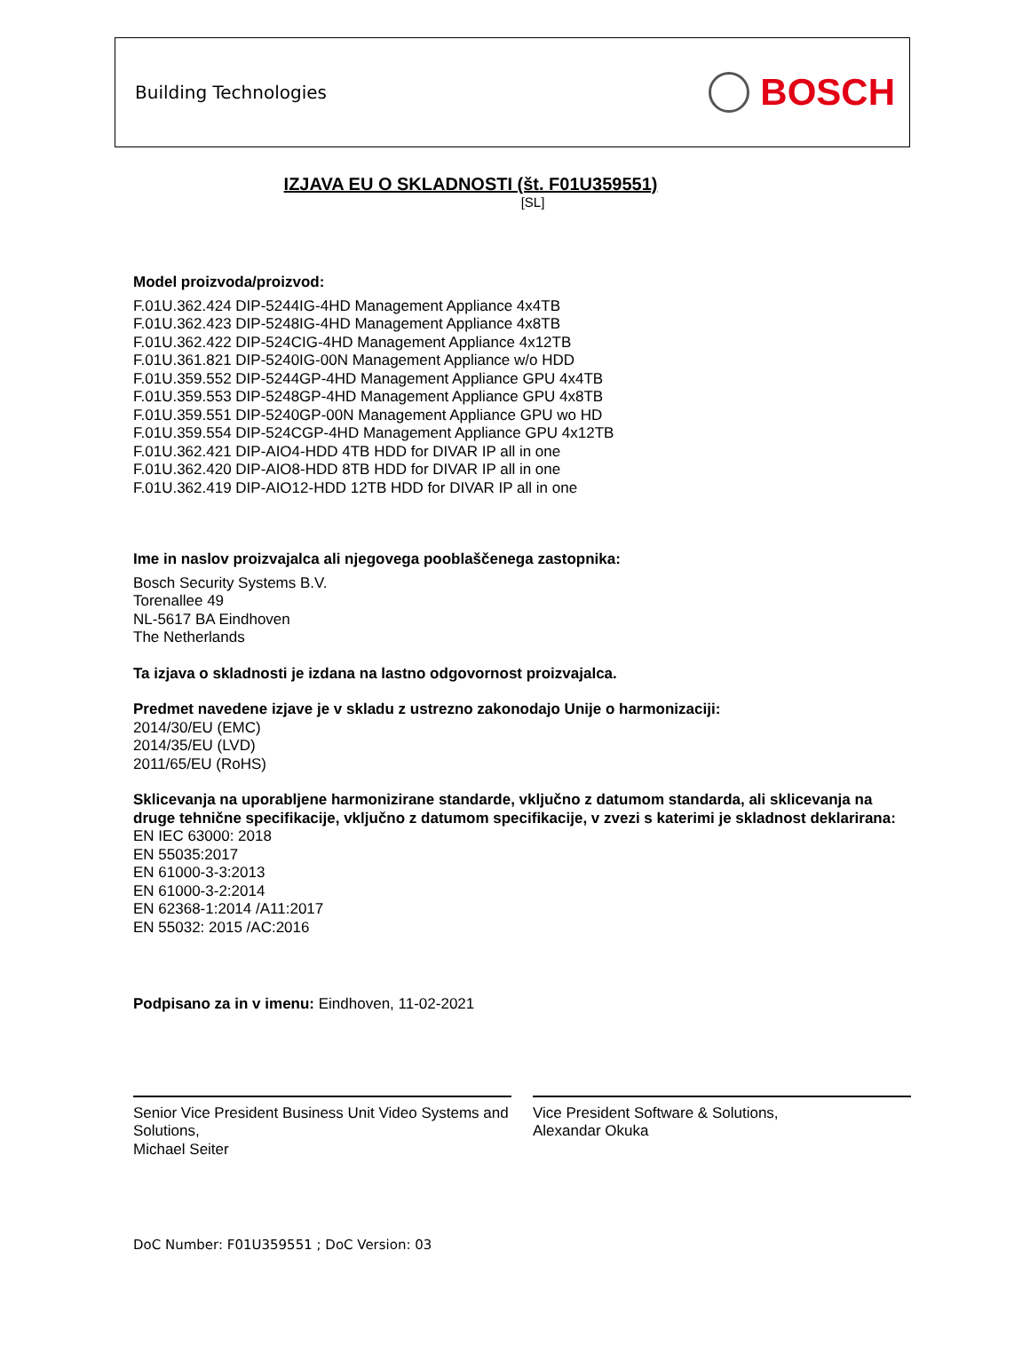Building Technologies BOSCH
IZJAVA EU O SKLADNOSTI (št. F01U359551)
[SL]
Model proizvoda/proizvod:
F.01U.362.424 DIP-5244IG-4HD Management Appliance 4x4TB
F.01U.362.423 DIP-5248IG-4HD Management Appliance 4x8TB
F.01U.362.422 DIP-524CIG-4HD Management Appliance 4x12TB
F.01U.361.821 DIP-5240IG-00N Management Appliance w/o HDD
F.01U.359.552 DIP-5244GP-4HD Management Appliance GPU 4x4TB
F.01U.359.553 DIP-5248GP-4HD Management Appliance GPU 4x8TB
F.01U.359.551 DIP-5240GP-00N Management Appliance GPU wo HD
F.01U.359.554 DIP-524CGP-4HD Management Appliance GPU 4x12TB
F.01U.362.421 DIP-AIO4-HDD 4TB HDD for DIVAR IP all in one
F.01U.362.420 DIP-AIO8-HDD 8TB HDD for DIVAR IP all in one
F.01U.362.419 DIP-AIO12-HDD 12TB HDD for DIVAR IP all in one
Ime in naslov proizvajalca ali njegovega pooblaščenega zastopnika:
Bosch Security Systems B.V.
Torenallee 49
NL-5617 BA Eindhoven
The Netherlands
Ta izjava o skladnosti je izdana na lastno odgovornost proizvajalca.
Predmet navedene izjave je v skladu z ustrezno zakonodajo Unije o harmonizaciji:
2014/30/EU (EMC)
2014/35/EU (LVD)
2011/65/EU (RoHS)
Sklicevanja na uporabljene harmonizirane standarde, vključno z datumom standarda, ali sklicevanja na druge tehnične specifikacije, vključno z datumom specifikacije, v zvezi s katerimi je skladnost deklarirana:
EN IEC 63000: 2018
EN 55035:2017
EN 61000-3-3:2013
EN 61000-3-2:2014
EN 62368-1:2014 /A11:2017
EN 55032: 2015 /AC:2016
Podpisano za in v imenu: Eindhoven, 11-02-2021
Senior Vice President Business Unit Video Systems and Solutions,
Michael Seiter
Vice President Software & Solutions,
Alexandar Okuka
DoC Number: F01U359551 ; DoC Version: 03